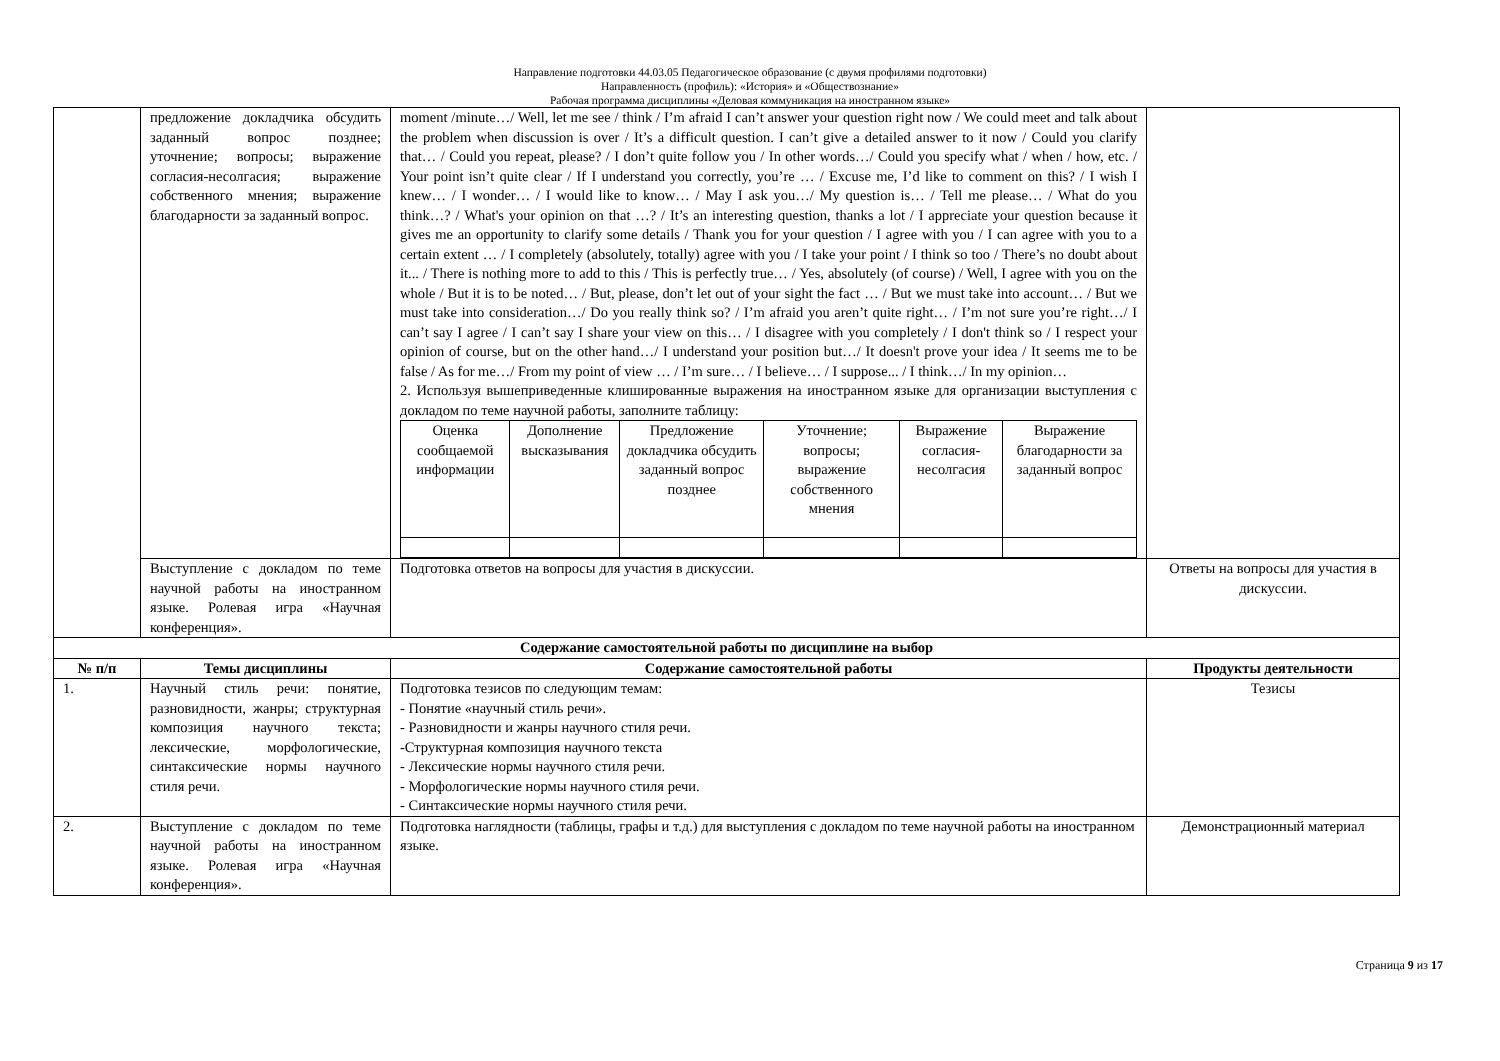Направление подготовки 44.03.05 Педагогическое образование (с двумя профилями подготовки)
Направленность (профиль): «История» и «Обществознание»
Рабочая программа дисциплины «Деловая коммуникация на иностранном языке»
| | предложение докладчика обсудить заданный вопрос позднее; уточнение; вопросы; выражение согласия-несолгасия; выражение собственного мнения; выражение благодарности за заданный вопрос. | moment /minute…/ Well, let me see / think / I’m afraid I can’t answer your question right now / We could meet and talk about the problem when discussion is over / It’s a difficult question. I can’t give a detailed answer to it now / Could you clarify that… / Could you repeat, please? / I don’t quite follow you / In other words…/ Could you specify what / when / how, etc. / Your point isn’t quite clear / If I understand you correctly, you’re … / Excuse me, I’d like to comment on this? / I wish I knew… / I wonder… / I would like to know… / May I ask you…/ My question is… / Tell me please… / What do you think…? / What's your opinion on that …? / It’s an interesting question, thanks a lot / I appreciate your question because it gives me an opportunity to clarify some details / Thank you for your question / I agree with you / I can agree with you to a certain extent … / I completely (absolutely, totally) agree with you / I take your point / I think so too / There’s no doubt about it... / There is nothing more to add to this / This is perfectly true… / Yes, absolutely (of course) / Well, I agree with you on the whole / But it is to be noted… / But, please, don’t let out of your sight the fact … / But we must take into account… / But we must take into consideration…/ Do you really think so? / I’m afraid you aren’t quite right… / I’m not sure you’re right…/ I can’t say I agree / I can’t say I share your view on this… / I disagree with you completely / I don't think so / I respect your opinion of course, but on the other hand…/ I understand your position but…/ It doesn't prove your idea / It seems me to be false / As for me…/ From my point of view … / I’m sure… / I believe… / I suppose... / I think…/ In my opinion… 2. Используя вышеприведенные клишированные выражения на иностранном языке для организации выступления с докладом по теме научной работы, заполните таблицу: / Оценка сообщаемой информации / Дополнение высказывания / Предложение докладчика обсудить заданный вопрос позднее / Уточнение; вопросы; выражение собственного мнения / Выражение согласия-несолгасия / Выражение благодарности за заданный вопрос / | |
| | Выступление с докладом по теме научной работы на иностранном языке. Ролевая игра «Научная конференция». | Подготовка ответов на вопросы для участия в дискуссии. | Ответы на вопросы для участия в дискуссии. |
| Содержание самостоятельной работы по дисциплине на выбор | | | |
| № п/п | Темы дисциплины | Содержание самостоятельной работы | Продукты деятельности |
| 1. | Научный стиль речи: понятие, разновидности, жанры; структурная композиция научного текста; лексические, морфологические, синтаксические нормы научного стиля речи. | Подготовка тезисов по следующим темам: - Понятие «научный стиль речи». - Разновидности и жанры научного стиля речи. -Структурная композиция научного текста - Лексические нормы научного стиля речи. - Морфологические нормы научного стиля речи. - Синтаксические нормы научного стиля речи. | Тезисы |
| 2. | Выступление с докладом по теме научной работы на иностранном языке. Ролевая игра «Научная конференция». | Подготовка наглядности (таблицы, графы и т.д.) для выступления с докладом по теме научной работы на иностранном языке. | Демонстрационный материал |
Страница 9 из 17